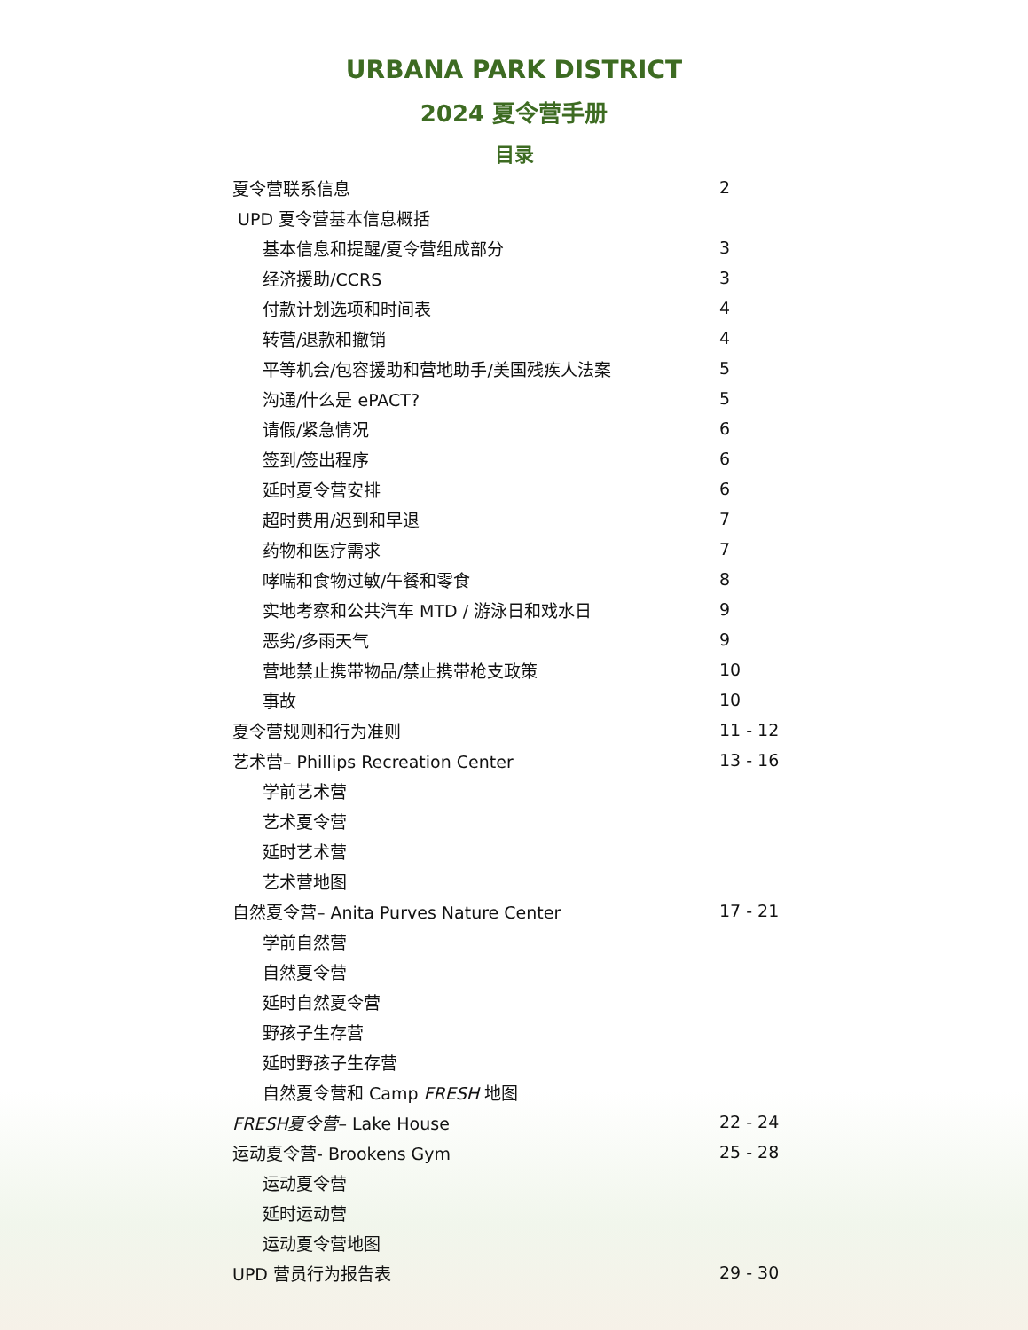URBANA PARK DISTRICT
2024 夏令营手册
目录
| 夏令营联系信息 | 2 |
| UPD 夏令营基本信息概括 | |
| 基本信息和提醒/夏令营组成部分 | 3 |
| 经济援助/CCRS | 3 |
| 付款计划选项和时间表 | 4 |
| 转营/退款和撤销 | 4 |
| 平等机会/包容援助和营地助手/美国残疾人法案 | 5 |
| 沟通/什么是 ePACT? | 5 |
| 请假/紧急情况 | 6 |
| 签到/签出程序 | 6 |
| 延时夏令营安排 | 6 |
| 超时费用/迟到和早退 | 7 |
| 药物和医疗需求 | 7 |
| 哮喘和食物过敏/午餐和零食 | 8 |
| 实地考察和公共汽车 MTD / 游泳日和戏水日 | 9 |
| 恶劣/多雨天气 | 9 |
| 营地禁止携带物品/禁止携带枪支政策 | 10 |
| 事故 | 10 |
| 夏令营规则和行为准则 | 11 - 12 |
| 艺术营– Phillips Recreation Center | 13 - 16 |
| 学前艺术营 | |
| 艺术夏令营 | |
| 延时艺术营 | |
| 艺术营地图 | |
| 自然夏令营– Anita Purves Nature Center | 17 - 21 |
| 学前自然营 | |
| 自然夏令营 | |
| 延时自然夏令营 | |
| 野孩子生存营 | |
| 延时野孩子生存营 | |
| 自然夏令营和 Camp FRESH 地图 | |
| FRESH夏令营 – Lake House | 22 - 24 |
| 运动夏令营- Brookens Gym | 25 - 28 |
| 运动夏令营 | |
| 延时运动营 | |
| 运动夏令营地图 | |
| UPD 营员行为报告表 | 29 - 30 |